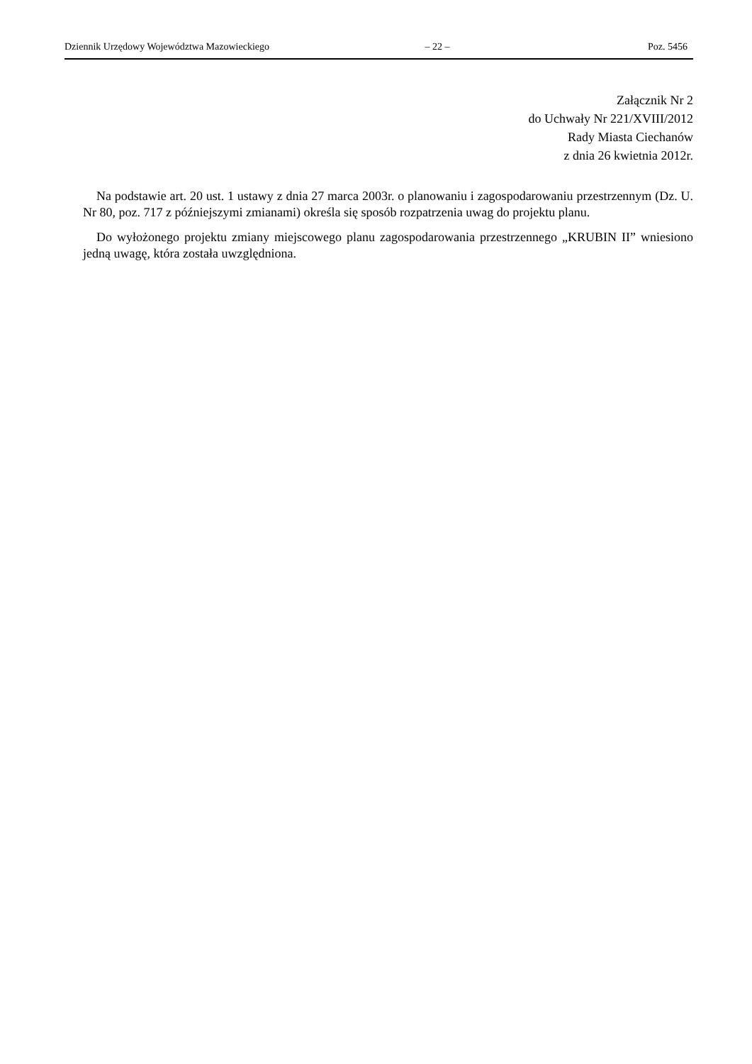Dziennik Urzędowy Województwa Mazowieckiego – 22 – Poz. 5456
Załącznik Nr 2
do Uchwały Nr 221/XVIII/2012
Rady Miasta Ciechanów
z dnia 26 kwietnia 2012r.
Na podstawie art. 20 ust. 1 ustawy z dnia 27 marca 2003r. o planowaniu i zagospodarowaniu przestrzennym (Dz. U. Nr 80, poz. 717 z późniejszymi zmianami) określa się sposób rozpatrzenia uwag do projektu planu.
Do wyłożonego projektu zmiany miejscowego planu zagospodarowania przestrzennego „KRUBIN II” wniesiono jedną uwagę, która została uwzględniona.